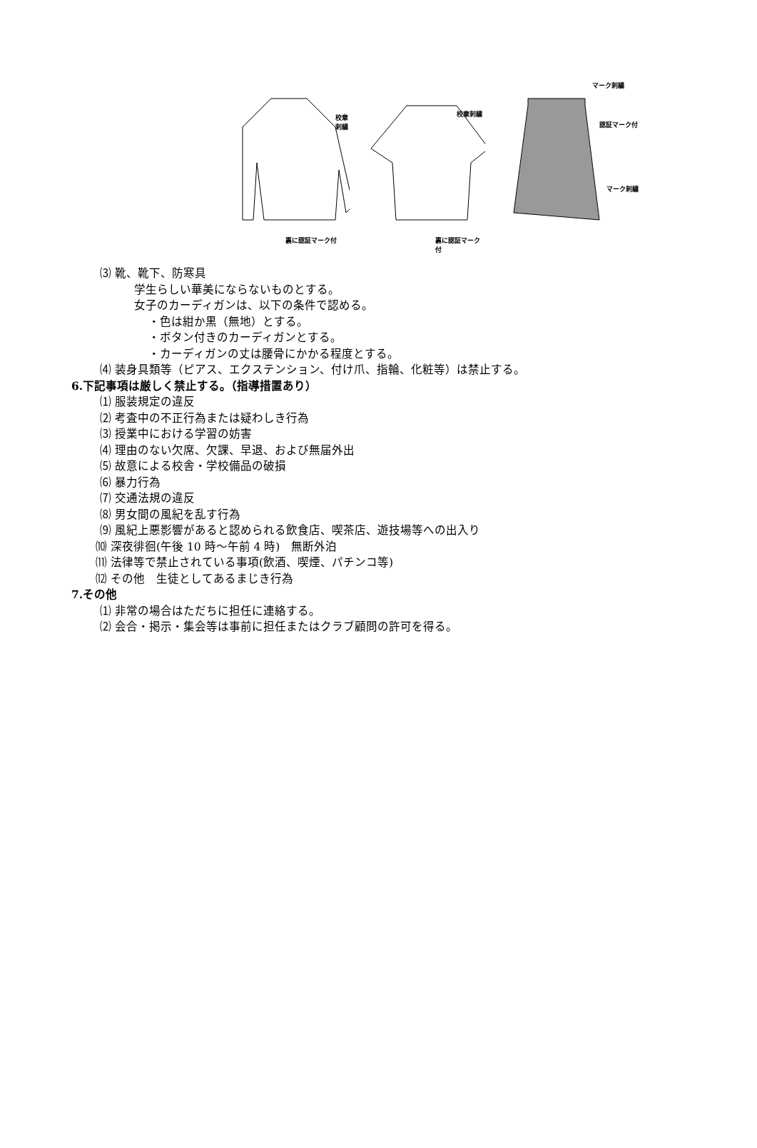校章刺繍
裏に認証マーク付
校章刺繍
裏に認証マーク付
マーク刺繍
認証マーク付
マーク刺繍
⑶ 靴、靴下、防寒具
学生らしい華美にならないものとする。
女子のカーディガンは、以下の条件で認める。
・色は紺か黒（無地）とする。
・ボタン付きのカーディガンとする。
・カーディガンの丈は腰骨にかかる程度とする。
⑷ 装身具類等（ピアス、エクステンション、付け爪、指輪、化粧等）は禁止する。
6.下記事項は厳しく禁止する。（指導措置あり）
⑴ 服装規定の違反
⑵ 考査中の不正行為または疑わしき行為
⑶ 授業中における学習の妨害
⑷ 理由のない欠席、欠課、早退、および無届外出
⑸ 故意による校舎・学校備品の破損
⑹ 暴力行為
⑺ 交通法規の違反
⑻ 男女間の風紀を乱す行為
⑼ 風紀上悪影響があると認められる飲食店、喫茶店、遊技場等への出入り
⑽ 深夜徘徊(午後 10 時～午前 4 時)　無断外泊
⑾ 法律等で禁止されている事項(飲酒、喫煙、パチンコ等)
⑿ その他　生徒としてあるまじき行為
7.その他
⑴ 非常の場合はただちに担任に連絡する。
⑵ 会合・掲示・集会等は事前に担任またはクラブ顧問の許可を得る。